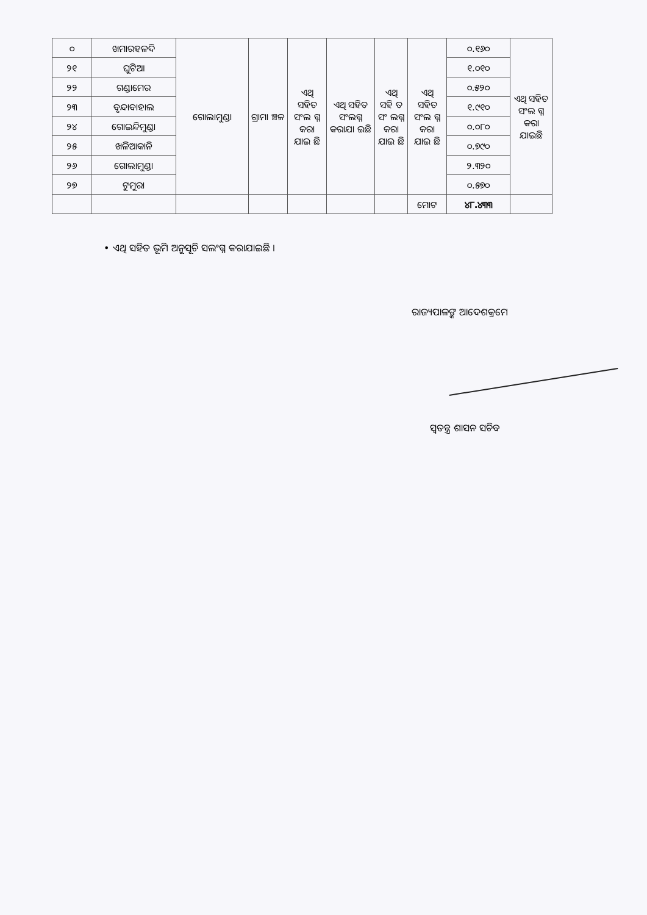| ୦ | ଖମାରହଳଦି | ଗୋଲାମୁଣ୍ଡା | ଗ୍ରାମା ଞ୍ଚଳ | ଏଥି ସହିତ ସଂଲ ଗ୍ନ କରା ଯାଇ ଛି | ଏଥି ସହିତ ସଂଲଗ୍ନ କରାଯା ଇଛି | ଏଥି ସହି ତ ସଂ ଲଗ୍ନ କରା ଯାଇ ଛି | ଏଥି ସହିତ ସଂଲ ଗ୍ନ କରା ଯାଇ ଛି | ୦.୧୬୦ | ଏଥି ସହିତ ସଂଲ ଗ୍ନ କରା ଯାଇଛି |
| ୨୧ | ଘୁଟିଆ | | | | | | | ୧.୦୧୦ | |
| ୨୨ | ଗଣ୍ଡାମେର | | | | | | | ୦.୫୨୦ | |
| ୨୩ | ବୃନ୍ଦାବାହାଲ | | | | | | | ୧.୯୧୦ | |
| ୨୪ | ଗୋଇନ୍ଦିମୁଣ୍ଡା | | | | | | | ୦.୦୮୦ | |
| ୨୫ | ଖଳିଆକାନି | | | | | | | ୦.୭୯୦ | |
| ୨୬ | ଗୋଲାମୁଣ୍ଡା | | | | | | | ୨.୩୨୦ | |
| ୨୭ | ଟୁମୁରା | | | | | | | ୦.୫୭୦ | |
| | | | | | | | ମୋଟ | ୪୮.୪୩୩ | |
• ଏଥି ସହିତ ଭୂମି ଅନୁସୂଚି ସଲଂଗ୍ନ କରାଯାଇଛି ।
ରାଜ୍ୟପାଳଙ୍କ ଆଦେଶକ୍ରମେ
ସ୍ୱତନ୍ତ୍ର ଶାସନ ସଚିବ